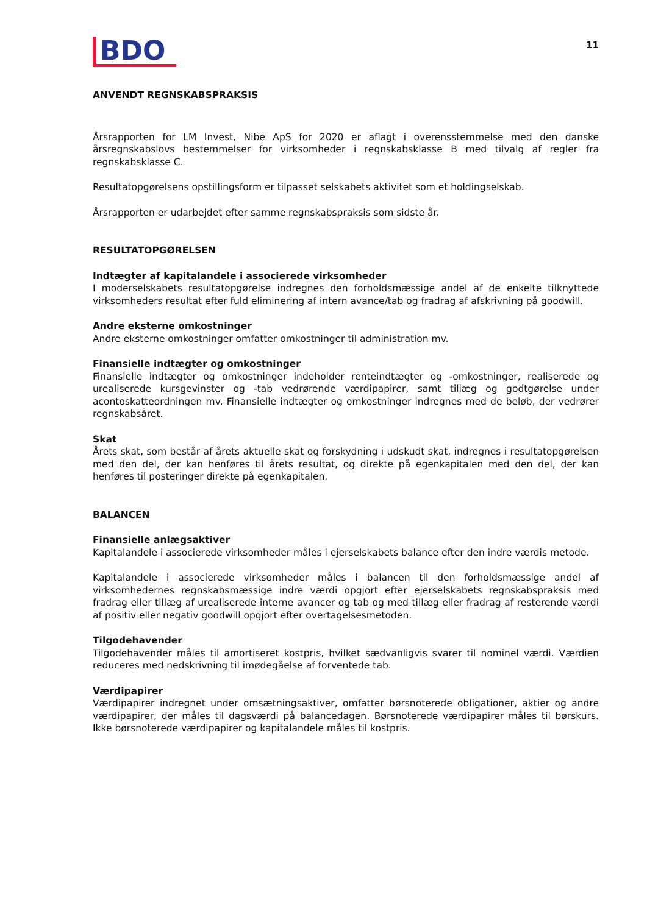BDO
11
ANVENDT REGNSKABSPRAKSIS
Årsrapporten for LM Invest, Nibe ApS for 2020 er aflagt i overensstemmelse med den danske årsregnskabslovs bestemmelser for virksomheder i regnskabsklasse B med tilvalg af regler fra regnskabsklasse C.
Resultatopgørelsens opstillingsform er tilpasset selskabets aktivitet som et holdingselskab.
Årsrapporten er udarbejdet efter samme regnskabspraksis som sidste år.
RESULTATOPGØRELSEN
Indtægter af kapitalandele i associerede virksomheder
I moderselskabets resultatopgørelse indregnes den forholdsmæssige andel af de enkelte tilknyttede virksomheders resultat efter fuld eliminering af intern avance/tab og fradrag af afskrivning på goodwill.
Andre eksterne omkostninger
Andre eksterne omkostninger omfatter omkostninger til administration mv.
Finansielle indtægter og omkostninger
Finansielle indtægter og omkostninger indeholder renteindtægter og -omkostninger, realiserede og urealiserede kursgevinster og -tab vedrørende værdipapirer, samt tillæg og godtgørelse under acontoskatteordningen mv. Finansielle indtægter og omkostninger indregnes med de beløb, der vedrører regnskabsåret.
Skat
Årets skat, som består af årets aktuelle skat og forskydning i udskudt skat, indregnes i resultatopgørelsen med den del, der kan henføres til årets resultat, og direkte på egenkapitalen med den del, der kan henføres til posteringer direkte på egenkapitalen.
BALANCEN
Finansielle anlægsaktiver
Kapitalandele i associerede virksomheder måles i ejerselskabets balance efter den indre værdis metode.
Kapitalandele i associerede virksomheder måles i balancen til den forholdsmæssige andel af virksomhedernes regnskabsmæssige indre værdi opgjort efter ejerselskabets regnskabspraksis med fradrag eller tillæg af urealiserede interne avancer og tab og med tillæg eller fradrag af resterende værdi af positiv eller negativ goodwill opgjort efter overtagelsesmetoden.
Tilgodehavender
Tilgodehavender måles til amortiseret kostpris, hvilket sædvanligvis svarer til nominel værdi. Værdien reduceres med nedskrivning til imødegåelse af forventede tab.
Værdipapirer
Værdipapirer indregnet under omsætningsaktiver, omfatter børsnoterede obligationer, aktier og andre værdipapirer, der måles til dagsværdi på balancedagen. Børsnoterede værdipapirer måles til børskurs. Ikke børsnoterede værdipapirer og kapitalandele måles til kostpris.